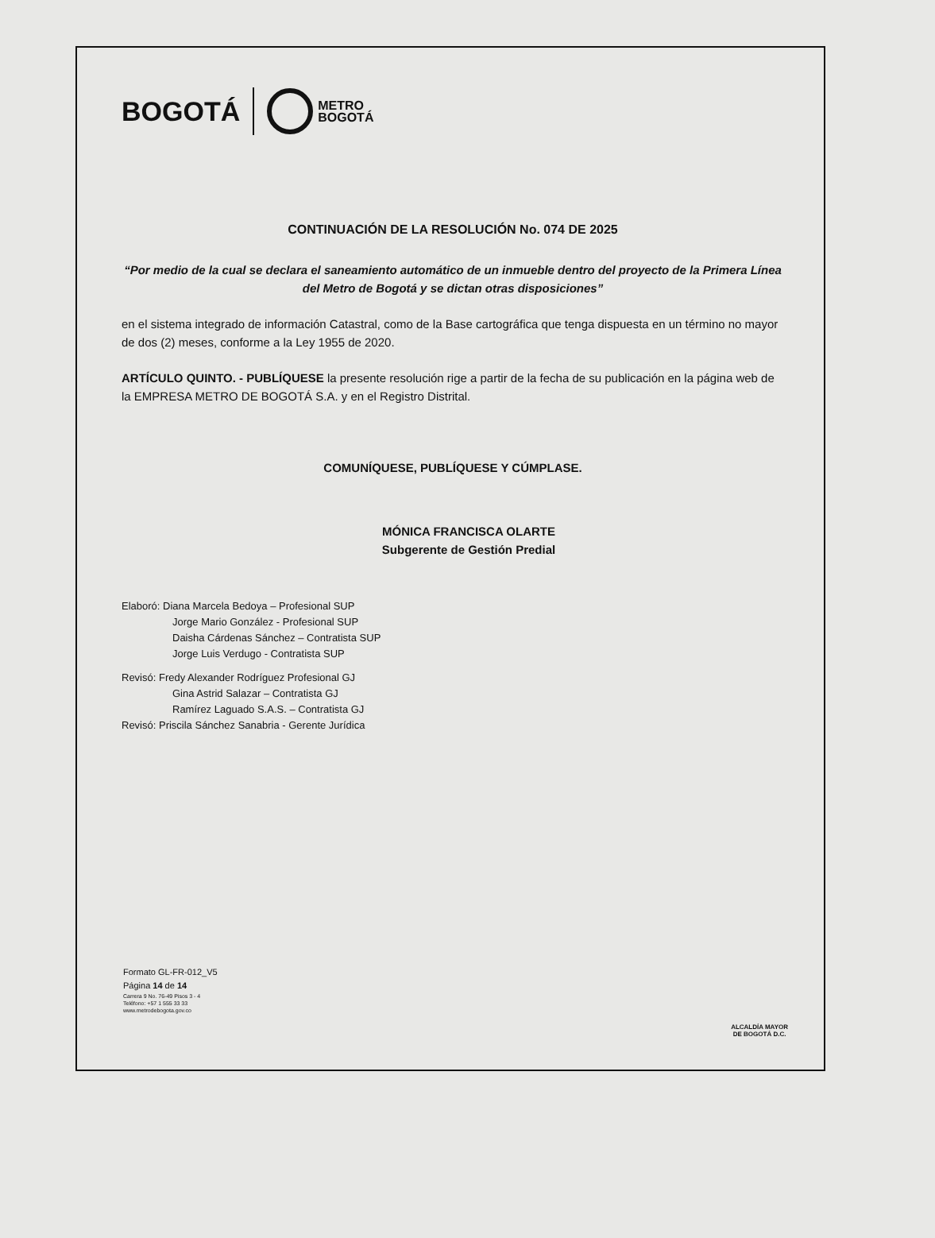BOGOTÁ
METRO
BOGOTÁ
CONTINUACIÓN DE LA RESOLUCIÓN No. 074 DE 2025
“Por medio de la cual se declara el saneamiento automático de un inmueble dentro del proyecto de la Primera Línea del Metro de Bogotá y se dictan otras disposiciones”
en el sistema integrado de información Catastral, como de la Base cartográfica que tenga dispuesta en un término no mayor de dos (2) meses, conforme a la Ley 1955 de 2020.
ARTÍCULO QUINTO. - PUBLÍQUESE la presente resolución rige a partir de la fecha de su publicación en la página web de la EMPRESA METRO DE BOGOTÁ S.A. y en el Registro Distrital.
COMUNÍQUESE, PUBLÍQUESE Y CÚMPLASE.
MÓNICA FRANCISCA OLARTE
Subgerente de Gestión Predial
Elaboró: Diana Marcela Bedoya – Profesional SUP
Jorge Mario González - Profesional SUP
Daisha Cárdenas Sánchez – Contratista SUP
Jorge Luis Verdugo - Contratista SUP
Revisó: Fredy Alexander Rodríguez Profesional GJ
Gina Astrid Salazar – Contratista GJ
Ramírez Laguado S.A.S. – Contratista GJ
Revisó: Priscila Sánchez Sanabria - Gerente Jurídica
Formato GL-FR-012_V5
Página 14 de 14
Carrera 9 No. 76-49 Pisos 3 - 4
Teléfono: +57 1 555 33 33
www.metrodebogota.gov.co
ALCALDÍA MAYOR
DE BOGOTÁ D.C.